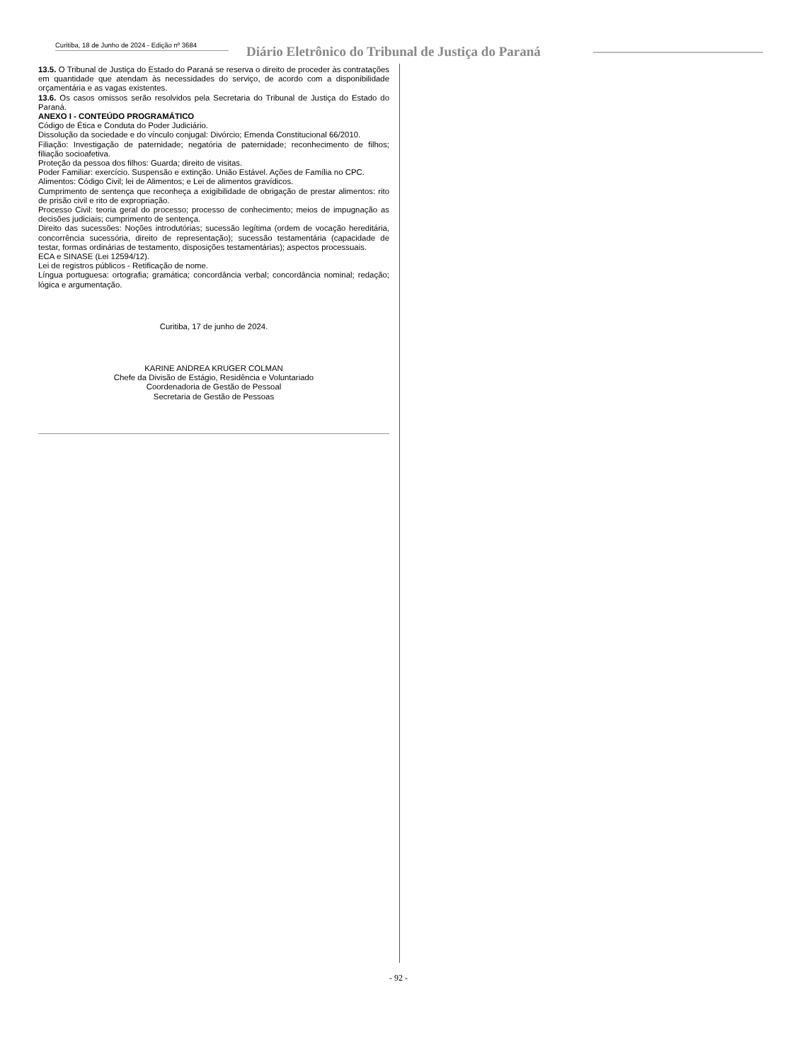Curitiba, 18 de Junho de 2024 - Edição nº 3684
Diário Eletrônico do Tribunal de Justiça do Paraná
13.5. O Tribunal de Justiça do Estado do Paraná se reserva o direito de proceder às contratações em quantidade que atendam às necessidades do serviço, de acordo com a disponibilidade orçamentária e as vagas existentes.
13.6. Os casos omissos serão resolvidos pela Secretaria do Tribunal de Justiça do Estado do Paraná.
ANEXO I - CONTEÚDO PROGRAMÁTICO
Código de Ética e Conduta do Poder Judiciário.
Dissolução da sociedade e do vínculo conjugal: Divórcio; Emenda Constitucional 66/2010.
Filiação: Investigação de paternidade; negatória de paternidade; reconhecimento de filhos; filiação socioafetiva.
Proteção da pessoa dos filhos: Guarda; direito de visitas.
Poder Familiar: exercício. Suspensão e extinção. União Estável. Ações de Família no CPC.
Alimentos: Código Civil; lei de Alimentos; e Lei de alimentos gravídicos.
Cumprimento de sentença que reconheça a exigibilidade de obrigação de prestar alimentos: rito de prisão civil e rito de expropriação.
Processo Civil: teoria geral do processo; processo de conhecimento; meios de impugnação as decisões judiciais; cumprimento de sentença.
Direito das sucessões: Noções introdutórias; sucessão legítima (ordem de vocação hereditária, concorrência sucessória, direito de representação); sucessão testamentária (capacidade de testar, formas ordinárias de testamento, disposições testamentárias); aspectos processuais.
ECA e SINASE (Lei 12594/12).
Lei de registros públicos - Retificação de nome.
Língua portuguesa: ortografia; gramática; concordância verbal; concordância nominal; redação; lógica e argumentação.
Curitiba, 17 de junho de 2024.
KARINE ANDREA KRUGER COLMAN
Chefe da Divisão de Estágio, Residência e Voluntariado
Coordenadoria de Gestão de Pessoal
Secretaria de Gestão de Pessoas
- 92 -